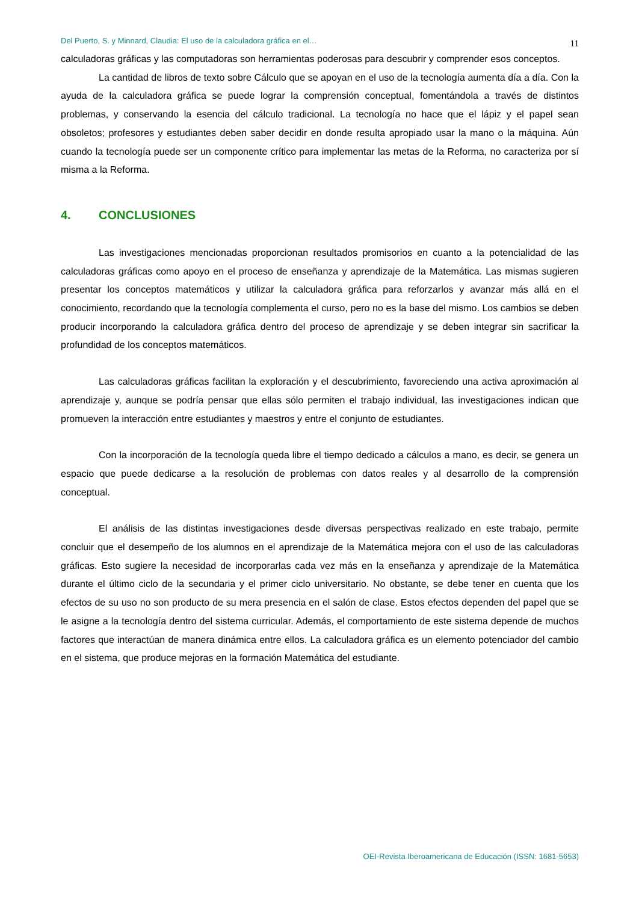Del Puerto, S. y Minnard, Claudia: El uso de la calculadora gráfica en el… 11
calculadoras gráficas y las computadoras son herramientas poderosas para descubrir y comprender esos conceptos.
La cantidad de libros de texto sobre Cálculo que se apoyan en el uso de la tecnología aumenta día a día. Con la ayuda de la calculadora gráfica se puede lograr la comprensión conceptual, fomentándola a través de distintos problemas, y conservando la esencia del cálculo tradicional. La tecnología no hace que el lápiz y el papel sean obsoletos; profesores y estudiantes deben saber decidir en donde resulta apropiado usar la mano o la máquina. Aún cuando la tecnología puede ser un componente crítico para implementar las metas de la Reforma, no caracteriza por sí misma a la Reforma.
4. CONCLUSIONES
Las investigaciones mencionadas proporcionan resultados promisorios en cuanto a la potencialidad de las calculadoras gráficas como apoyo en el proceso de enseñanza y aprendizaje de la Matemática. Las mismas sugieren presentar los conceptos matemáticos y utilizar la calculadora gráfica para reforzarlos y avanzar más allá en el conocimiento, recordando que la tecnología complementa el curso, pero no es la base del mismo. Los cambios se deben producir incorporando la calculadora gráfica dentro del proceso de aprendizaje y se deben integrar sin sacrificar la profundidad de los conceptos matemáticos.
Las calculadoras gráficas facilitan la exploración y el descubrimiento, favoreciendo una activa aproximación al aprendizaje y, aunque se podría pensar que ellas sólo permiten el trabajo individual, las investigaciones indican que promueven la interacción entre estudiantes y maestros y entre el conjunto de estudiantes.
Con la incorporación de la tecnología queda libre el tiempo dedicado a cálculos a mano, es decir, se genera un espacio que puede dedicarse a la resolución de problemas con datos reales y al desarrollo de la comprensión conceptual.
El análisis de las distintas investigaciones desde diversas perspectivas realizado en este trabajo, permite concluir que el desempeño de los alumnos en el aprendizaje de la Matemática mejora con el uso de las calculadoras gráficas. Esto sugiere la necesidad de incorporarlas cada vez más en la enseñanza y aprendizaje de la Matemática durante el último ciclo de la secundaria y el primer ciclo universitario. No obstante, se debe tener en cuenta que los efectos de su uso no son producto de su mera presencia en el salón de clase. Estos efectos dependen del papel que se le asigne a la tecnología dentro del sistema curricular. Además, el comportamiento de este sistema depende de muchos factores que interactúan de manera dinámica entre ellos. La calculadora gráfica es un elemento potenciador del cambio en el sistema, que produce mejoras en la formación Matemática del estudiante.
OEI-Revista Iberoamericana de Educación (ISSN: 1681-5653)